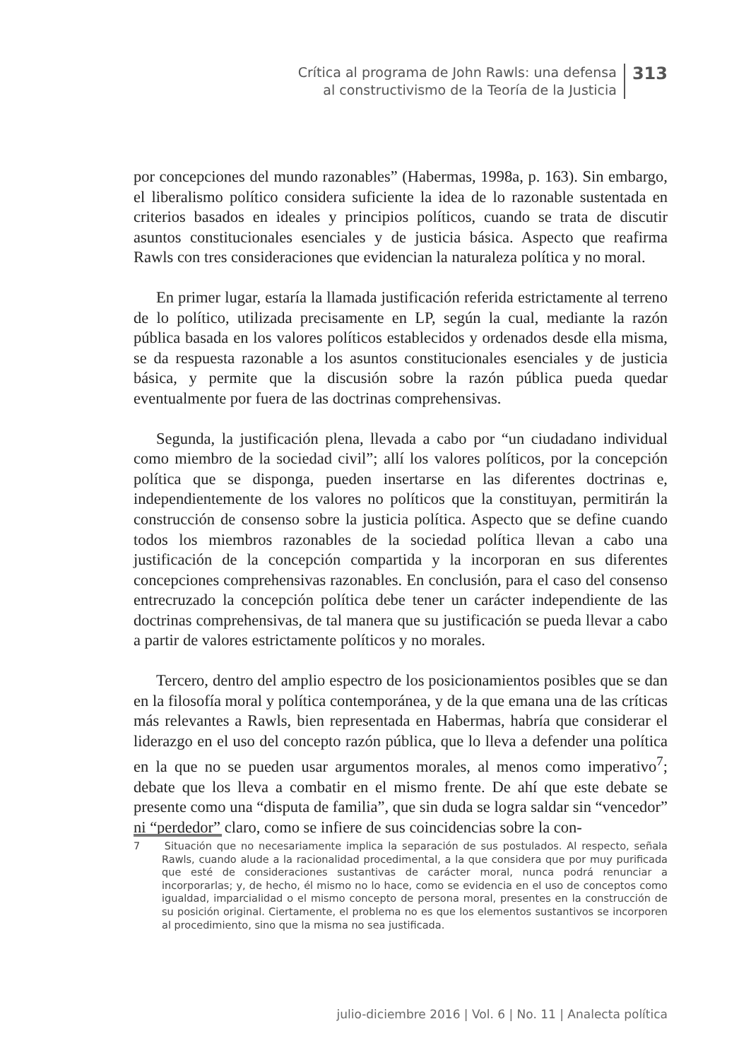Crítica al programa de John Rawls: una defensa
al constructivismo de la Teoría de la Justicia
313
por concepciones del mundo razonables” (Habermas, 1998a, p. 163). Sin embargo, el liberalismo político considera suficiente la idea de lo razonable sustentada en criterios basados en ideales y principios políticos, cuando se trata de discutir asuntos constitucionales esenciales y de justicia básica. Aspecto que reafirma Rawls con tres consideraciones que evidencian la naturaleza política y no moral.
En primer lugar, estaría la llamada justificación referida estrictamente al terreno de lo político, utilizada precisamente en LP, según la cual, mediante la razón pública basada en los valores políticos establecidos y ordenados desde ella misma, se da respuesta razonable a los asuntos constitucionales esenciales y de justicia básica, y permite que la discusión sobre la razón pública pueda quedar eventualmente por fuera de las doctrinas comprehensivas.
Segunda, la justificación plena, llevada a cabo por “un ciudadano individual como miembro de la sociedad civil”; allí los valores políticos, por la concepción política que se disponga, pueden insertarse en las diferentes doctrinas e, independientemente de los valores no políticos que la constituyan, permitirán la construcción de consenso sobre la justicia política. Aspecto que se define cuando todos los miembros razonables de la sociedad política llevan a cabo una justificación de la concepción compartida y la incorporan en sus diferentes concepciones comprehensivas razonables. En conclusión, para el caso del consenso entrecruzado la concepción política debe tener un carácter independiente de las doctrinas comprehensivas, de tal manera que su justificación se pueda llevar a cabo a partir de valores estrictamente políticos y no morales.
Tercero, dentro del amplio espectro de los posicionamientos posibles que se dan en la filosofía moral y política contemporánea, y de la que emana una de las críticas más relevantes a Rawls, bien representada en Habermas, habría que considerar el liderazgo en el uso del concepto razón pública, que lo lleva a defender una política en la que no se pueden usar argumentos morales, al menos como imperativo<sup>7</sup>; debate que los lleva a combatir en el mismo frente. De ahí que este debate se presente como una “disputa de familia”, que sin duda se logra saldar sin “vencedor” ni “perdedor” claro, como se infiere de sus coincidencias sobre la con-
7 Situación que no necesariamente implica la separación de sus postulados. Al respecto, señala Rawls, cuando alude a la racionalidad procedimental, a la que considera que por muy purificada que esté de consideraciones sustantivas de carácter moral, nunca podrá renunciar a incorporarlas; y, de hecho, él mismo no lo hace, como se evidencia en el uso de conceptos como igualdad, imparcialidad o el mismo concepto de persona moral, presentes en la construcción de su posición original. Ciertamente, el problema no es que los elementos sustantivos se incorporen al procedimiento, sino que la misma no sea justificada.
julio-diciembre 2016 | Vol. 6 | No. 11 | Analecta política